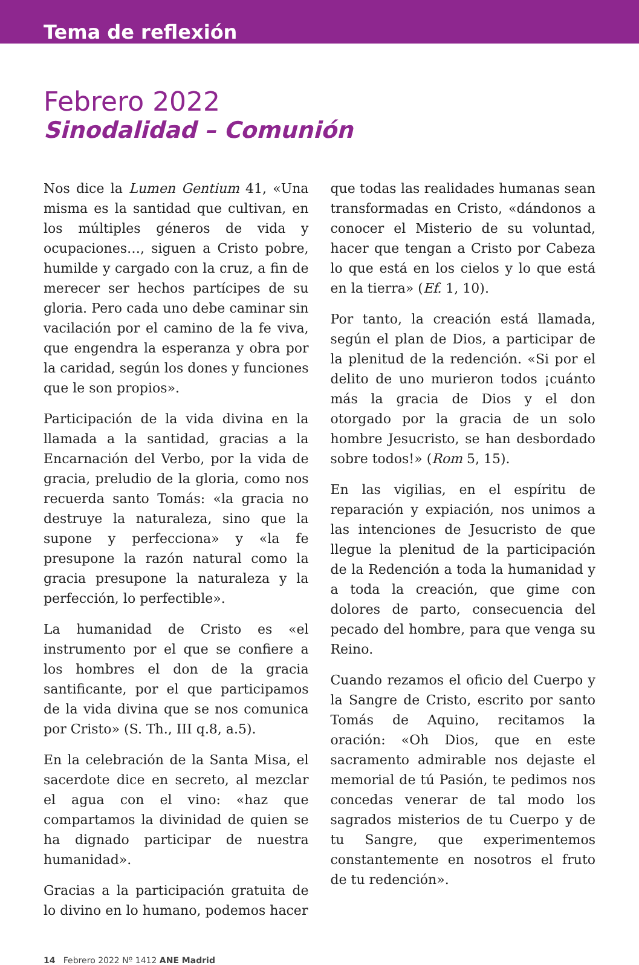Tema de reflexión
Febrero 2022
Sinodalidad – Comunión
Nos dice la Lumen Gentium 41, «Una misma es la santidad que cultivan, en los múltiples géneros de vida y ocupaciones…, siguen a Cristo pobre, humilde y cargado con la cruz, a fin de merecer ser hechos partícipes de su gloria. Pero cada uno debe caminar sin vacilación por el camino de la fe viva, que engendra la esperanza y obra por la caridad, según los dones y funciones que le son propios».
Participación de la vida divina en la llamada a la santidad, gracias a la Encarnación del Verbo, por la vida de gracia, preludio de la gloria, como nos recuerda santo Tomás: «la gracia no destruye la naturaleza, sino que la supone y perfecciona» y «la fe presupone la razón natural como la gracia presupone la naturaleza y la perfección, lo perfectible».
La humanidad de Cristo es «el instrumento por el que se confiere a los hombres el don de la gracia santificante, por el que participamos de la vida divina que se nos comunica por Cristo» (S. Th., III q.8, a.5).
En la celebración de la Santa Misa, el sacerdote dice en secreto, al mezclar el agua con el vino: «haz que compartamos la divinidad de quien se ha dignado participar de nuestra humanidad».
Gracias a la participación gratuita de lo divino en lo humano, podemos hacer
que todas las realidades humanas sean transformadas en Cristo, «dándonos a conocer el Misterio de su voluntad, hacer que tengan a Cristo por Cabeza lo que está en los cielos y lo que está en la tierra» (Ef. 1, 10).
Por tanto, la creación está llamada, según el plan de Dios, a participar de la plenitud de la redención. «Si por el delito de uno murieron todos ¡cuánto más la gracia de Dios y el don otorgado por la gracia de un solo hombre Jesucristo, se han desbordado sobre todos!» (Rom 5, 15).
En las vigilias, en el espíritu de reparación y expiación, nos unimos a las intenciones de Jesucristo de que llegue la plenitud de la participación de la Redención a toda la humanidad y a toda la creación, que gime con dolores de parto, consecuencia del pecado del hombre, para que venga su Reino.
Cuando rezamos el oficio del Cuerpo y la Sangre de Cristo, escrito por santo Tomás de Aquino, recitamos la oración: «Oh Dios, que en este sacramento admirable nos dejaste el memorial de tú Pasión, te pedimos nos concedas venerar de tal modo los sagrados misterios de tu Cuerpo y de tu Sangre, que experimentemos constantemente en nosotros el fruto de tu redención».
14 Febrero 2022 Nº 1412 ANE Madrid